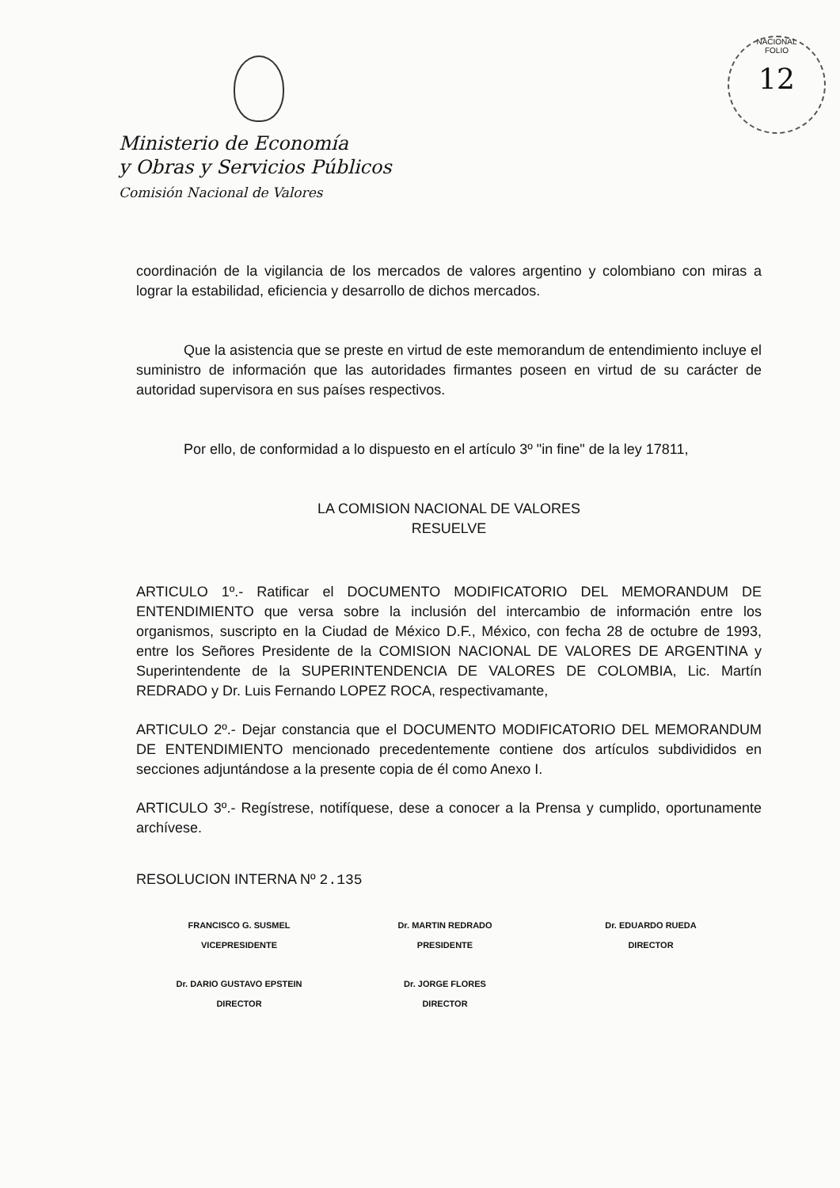Ministerio de Economía
y Obras y Servicios Públicos
Comisión Nacional de Valores
NACIONAL
FOLIO
12
coordinación de la vigilancia de los mercados de valores argentino y colombiano con miras a lograr la estabilidad, eficiencia y desarrollo de dichos mercados.
Que la asistencia que se preste en virtud de este memorandum de entendimiento incluye el suministro de información que las autoridades firmantes poseen en virtud de su carácter de autoridad supervisora en sus países respectivos.
Por ello, de conformidad a lo dispuesto en el artículo 3º "in fine" de la ley 17811,
LA COMISION NACIONAL DE VALORES
RESUELVE
ARTICULO 1º.- Ratificar el DOCUMENTO MODIFICATORIO DEL MEMORANDUM DE ENTENDIMIENTO que versa sobre la inclusión del intercambio de información entre los organismos, suscripto en la Ciudad de México D.F., México, con fecha 28 de octubre de 1993, entre los Señores Presidente de la COMISION NACIONAL DE VALORES DE ARGENTINA y Superintendente de la SUPERINTENDENCIA DE VALORES DE COLOMBIA, Lic. Martín REDRADO y Dr. Luis Fernando LOPEZ ROCA, respectivamante,
ARTICULO 2º.- Dejar constancia que el DOCUMENTO MODIFICATORIO DEL MEMORANDUM DE ENTENDIMIENTO mencionado precedentemente contiene dos artículos subdivididos en secciones adjuntándose a la presente copia de él como Anexo I.
ARTICULO 3º.- Regístrese, notifíquese, dese a conocer a la Prensa y cumplido, oportunamente archívese.
RESOLUCION INTERNA Nº 2.135
FRANCISCO G. SUSMEL
VICEPRESIDENTE
Dr. MARTIN REDRADO
PRESIDENTE
Dr. EDUARDO RUEDA
DIRECTOR
Dr. DARIO GUSTAVO EPSTEIN
DIRECTOR
Dr. JORGE FLORES
DIRECTOR